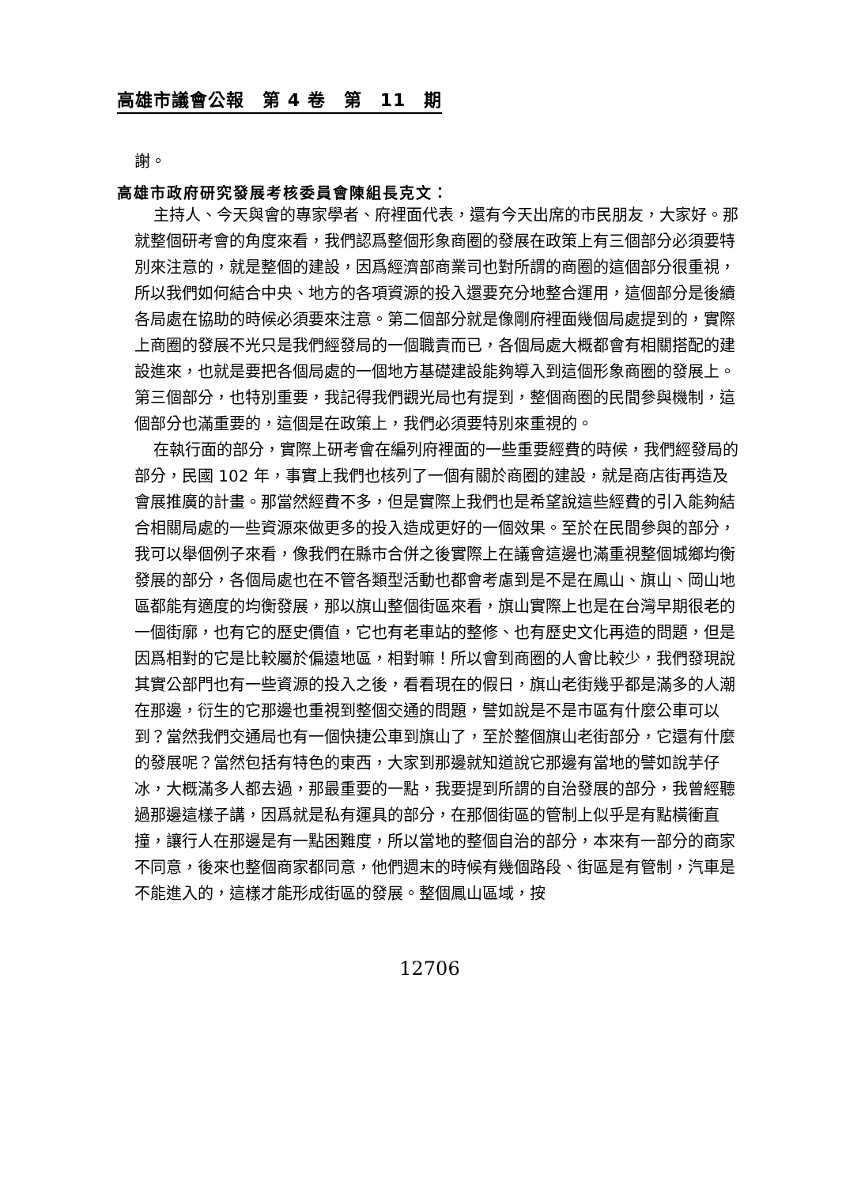高雄市議會公報　第 4 卷　第　11　期
謝。
高雄市政府研究發展考核委員會陳組長克文：
主持人、今天與會的專家學者、府裡面代表，還有今天出席的市民朋友，大家好。那就整個研考會的角度來看，我們認爲整個形象商圈的發展在政策上有三個部分必須要特別來注意的，就是整個的建設，因爲經濟部商業司也對所謂的商圈的這個部分很重視，所以我們如何結合中央、地方的各項資源的投入還要充分地整合運用，這個部分是後續各局處在協助的時候必須要來注意。第二個部分就是像剛府裡面幾個局處提到的，實際上商圈的發展不光只是我們經發局的一個職責而已，各個局處大概都會有相關搭配的建設進來，也就是要把各個局處的一個地方基礎建設能夠導入到這個形象商圈的發展上。第三個部分，也特別重要，我記得我們觀光局也有提到，整個商圈的民間參與機制，這個部分也滿重要的，這個是在政策上，我們必須要特別來重視的。
在執行面的部分，實際上研考會在編列府裡面的一些重要經費的時候，我們經發局的部分，民國 102 年，事實上我們也核列了一個有關於商圈的建設，就是商店街再造及會展推廣的計畫。那當然經費不多，但是實際上我們也是希望說這些經費的引入能夠結合相關局處的一些資源來做更多的投入造成更好的一個效果。至於在民間參與的部分，我可以舉個例子來看，像我們在縣市合併之後實際上在議會這邊也滿重視整個城鄉均衡發展的部分，各個局處也在不管各類型活動也都會考慮到是不是在鳳山、旗山、岡山地區都能有適度的均衡發展，那以旗山整個街區來看，旗山實際上也是在台灣早期很老的一個街廓，也有它的歷史價值，它也有老車站的整修、也有歷史文化再造的問題，但是因爲相對的它是比較屬於偏遠地區，相對嘛！所以會到商圈的人會比較少，我們發現說其實公部門也有一些資源的投入之後，看看現在的假日，旗山老街幾乎都是滿多的人潮在那邊，衍生的它那邊也重視到整個交通的問題，譬如說是不是市區有什麼公車可以到？當然我們交通局也有一個快捷公車到旗山了，至於整個旗山老街部分，它還有什麼的發展呢？當然包括有特色的東西，大家到那邊就知道說它那邊有當地的譬如說芋仔冰，大概滿多人都去過，那最重要的一點，我要提到所謂的自治發展的部分，我曾經聽過那邊這樣子講，因爲就是私有運具的部分，在那個街區的管制上似乎是有點橫衝直撞，讓行人在那邊是有一點困難度，所以當地的整個自治的部分，本來有一部分的商家不同意，後來也整個商家都同意，他們週末的時候有幾個路段、街區是有管制，汽車是不能進入的，這樣才能形成街區的發展。整個鳳山區域，按
12706